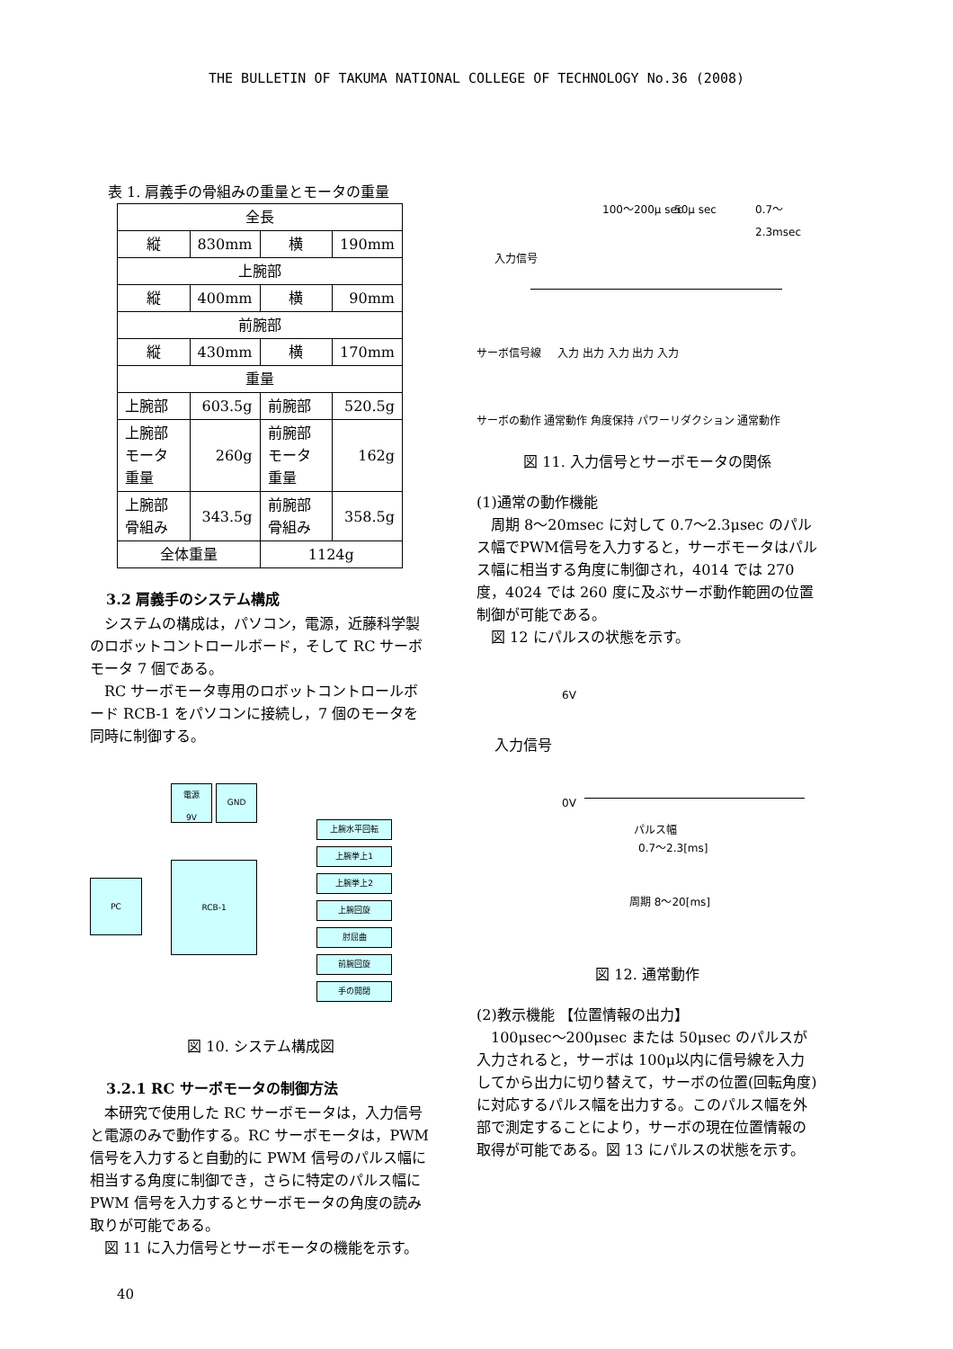THE BULLETIN OF TAKUMA NATIONAL COLLEGE OF TECHNOLOGY No.36 (2008)
表 1. 肩義手の骨組みの重量とモータの重量
| 全長 | | | |
| 縦 | 830mm | 横 | 190mm |
| 上腕部 | | | |
| 縦 | 400mm | 横 | 90mm |
| 前腕部 | | | |
| 縦 | 430mm | 横 | 170mm |
| 重量 | | | |
| 上腕部 | 603.5g | 前腕部 | 520.5g |
| 上腕部モータ重量 | 260g | 前腕部モータ重量 | 162g |
| 上腕部骨組み | 343.5g | 前腕部骨組み | 358.5g |
| 全体重量 | | 1124g | |
3.2 肩義手のシステム構成
システムの構成は，パソコン，電源，近藤科学製のロボットコントロールボード，そして RC サーボモータ 7 個である。
RC サーボモータ専用のロボットコントロールボード RCB-1 をパソコンに接続し，7 個のモータを同時に制御する。
電源
9V
GND
PC
RCB-1
上腕水平回転
上腕挙上1
上腕挙上2
上腕回旋
肘屈曲
前腕回旋
手の開閉
図 10. システム構成図
3.2.1 RC サーボモータの制御方法
本研究で使用した RC サーボモータは，入力信号と電源のみで動作する。RC サーボモータは，PWM 信号を入力すると自動的に PWM 信号のパルス幅に相当する角度に制御でき，さらに特定のパルス幅に PWM 信号を入力するとサーボモータの角度の読み取りが可能である。
図 11 に入力信号とサーボモータの機能を示す。
100～200μ sec 50μ sec 0.7～2.3msec
入力信号
サーボ信号線 入力 出力 入力 出力 入力
サーボの動作
通常動作 角度保持 パワーリダクション 通常動作
図 11. 入力信号とサーボモータの関係
(1)通常の動作機能
周期 8～20msec に対して 0.7～2.3μsec のパルス幅でPWM信号を入力すると，サーボモータはパルス幅に相当する角度に制御され，4014 では 270 度，4024 では 260 度に及ぶサーボ動作範囲の位置制御が可能である。
図 12 にパルスの状態を示す。
6V
入力信号
0V
パルス幅
0.7～2.3[ms]
周期 8～20[ms]
図 12. 通常動作
(2)教示機能 【位置情報の出力】
100μsec～200μsec または 50μsec のパルスが入力されると，サーボは 100μ以内に信号線を入力してから出力に切り替えて，サーボの位置(回転角度)に対応するパルス幅を出力する。このパルス幅を外部で測定することにより，サーボの現在位置情報の取得が可能である。図 13 にパルスの状態を示す。
40